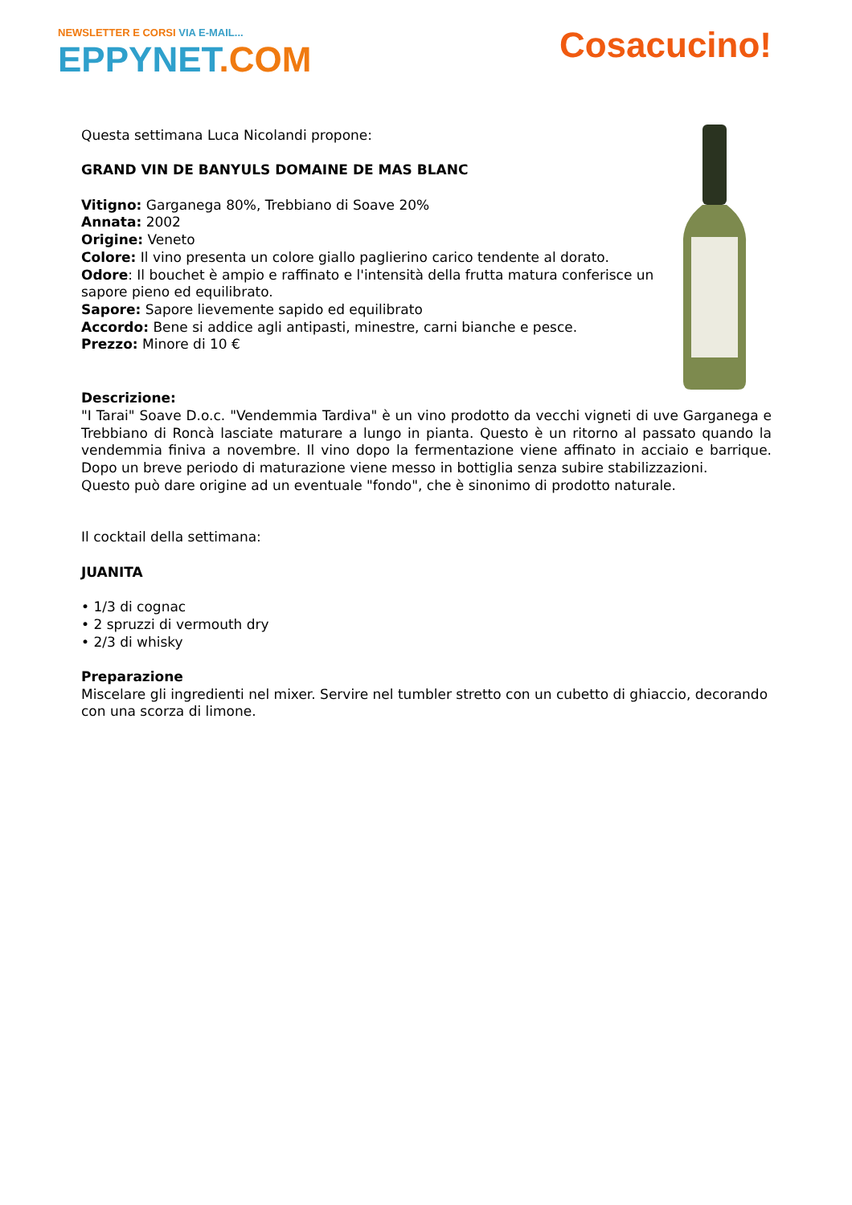NEWSLETTER E CORSI VIA E-MAIL...
EPPYNET.COM
Cosacucino!
Questa settimana Luca Nicolandi propone:
GRAND VIN DE BANYULS DOMAINE DE MAS BLANC
Vitigno: Garganega 80%, Trebbiano di Soave 20%
Annata: 2002
Origine: Veneto
Colore: Il vino presenta un colore giallo paglierino carico tendente al dorato.
Odore: Il bouchet è ampio e raffinato e l'intensità della frutta matura conferisce un sapore pieno ed equilibrato.
Sapore: Sapore lievemente sapido ed equilibrato
Accordo: Bene si addice agli antipasti, minestre, carni bianche e pesce.
Prezzo: Minore di 10 €
Descrizione:
"I Tarai" Soave D.o.c. "Vendemmia Tardiva" è un vino prodotto da vecchi vigneti di uve Garganega e Trebbiano di Roncà lasciate maturare a lungo in pianta. Questo è un ritorno al passato quando la vendemmia finiva a novembre. Il vino dopo la fermentazione viene affinato in acciaio e barrique. Dopo un breve periodo di maturazione viene messo in bottiglia senza subire stabilizzazioni.
Questo può dare origine ad un eventuale "fondo", che è sinonimo di prodotto naturale.
Il cocktail della settimana:
JUANITA
• 1/3 di cognac
• 2 spruzzi di vermouth dry
• 2/3 di whisky
Preparazione
Miscelare gli ingredienti nel mixer. Servire nel tumbler stretto con un cubetto di ghiaccio, decorando con una scorza di limone.